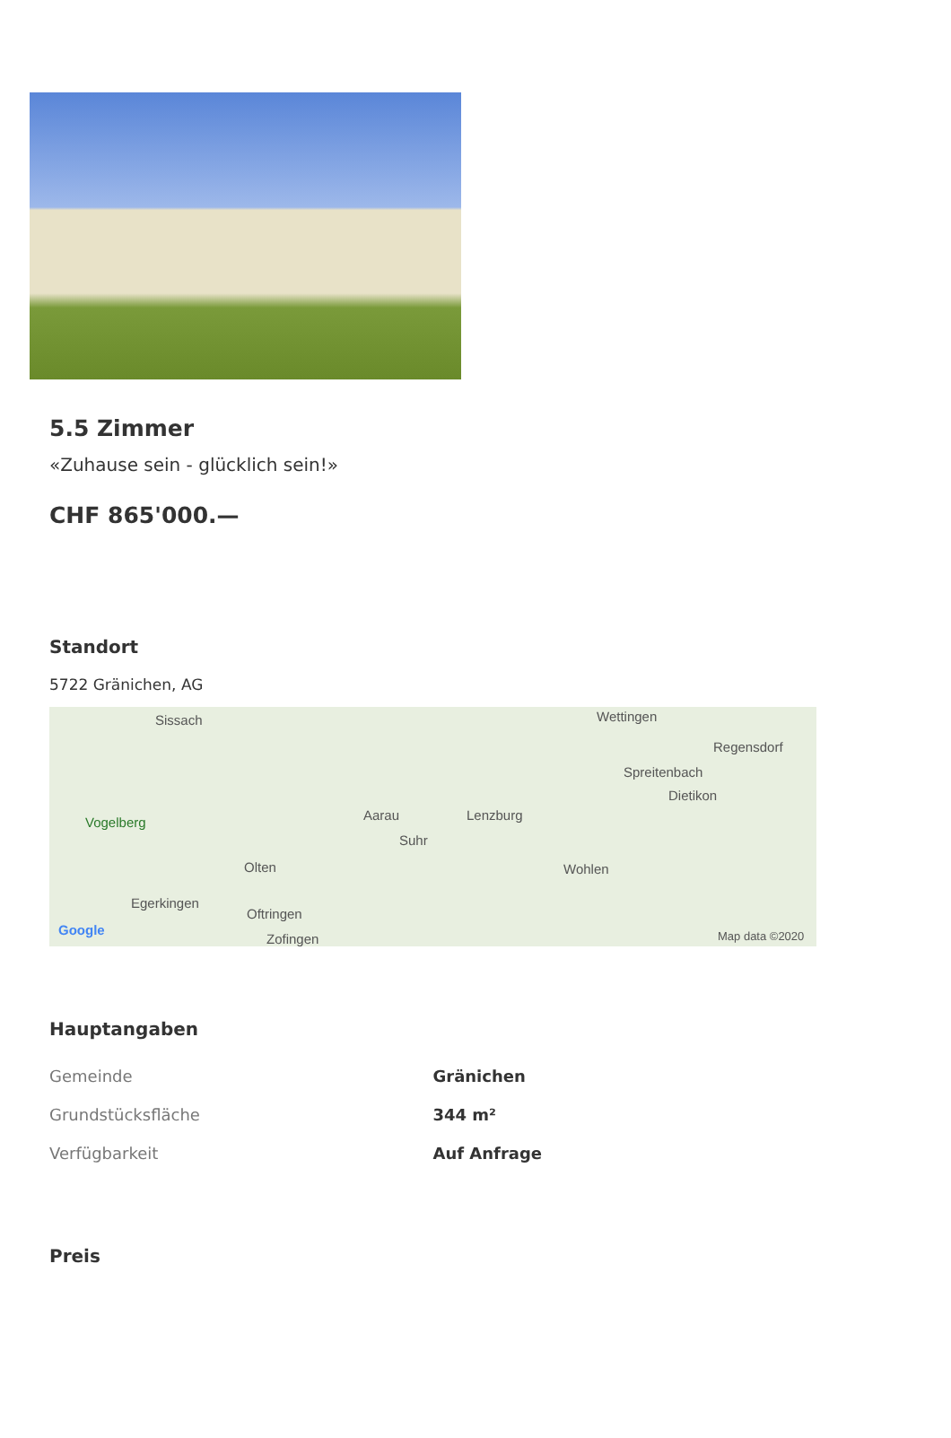5.5 Zimmer
«Zuhause sein - glücklich sein!»
CHF 865'000.—
Standort
5722 Gränichen, AG
Sissach Wettingen
Regensdorf
Spreitenbach
Dietikon
Vogelberg Aarau Lenzburg
Suhr
Olten Wohlen
Egerkingen
Oftringen
Zofingen
Google Map data ©2020
Hauptangaben
| Gemeinde | Gränichen |
| Grundstücksfläche | 344 m² |
| Verfügbarkeit | Auf Anfrage |
Preis